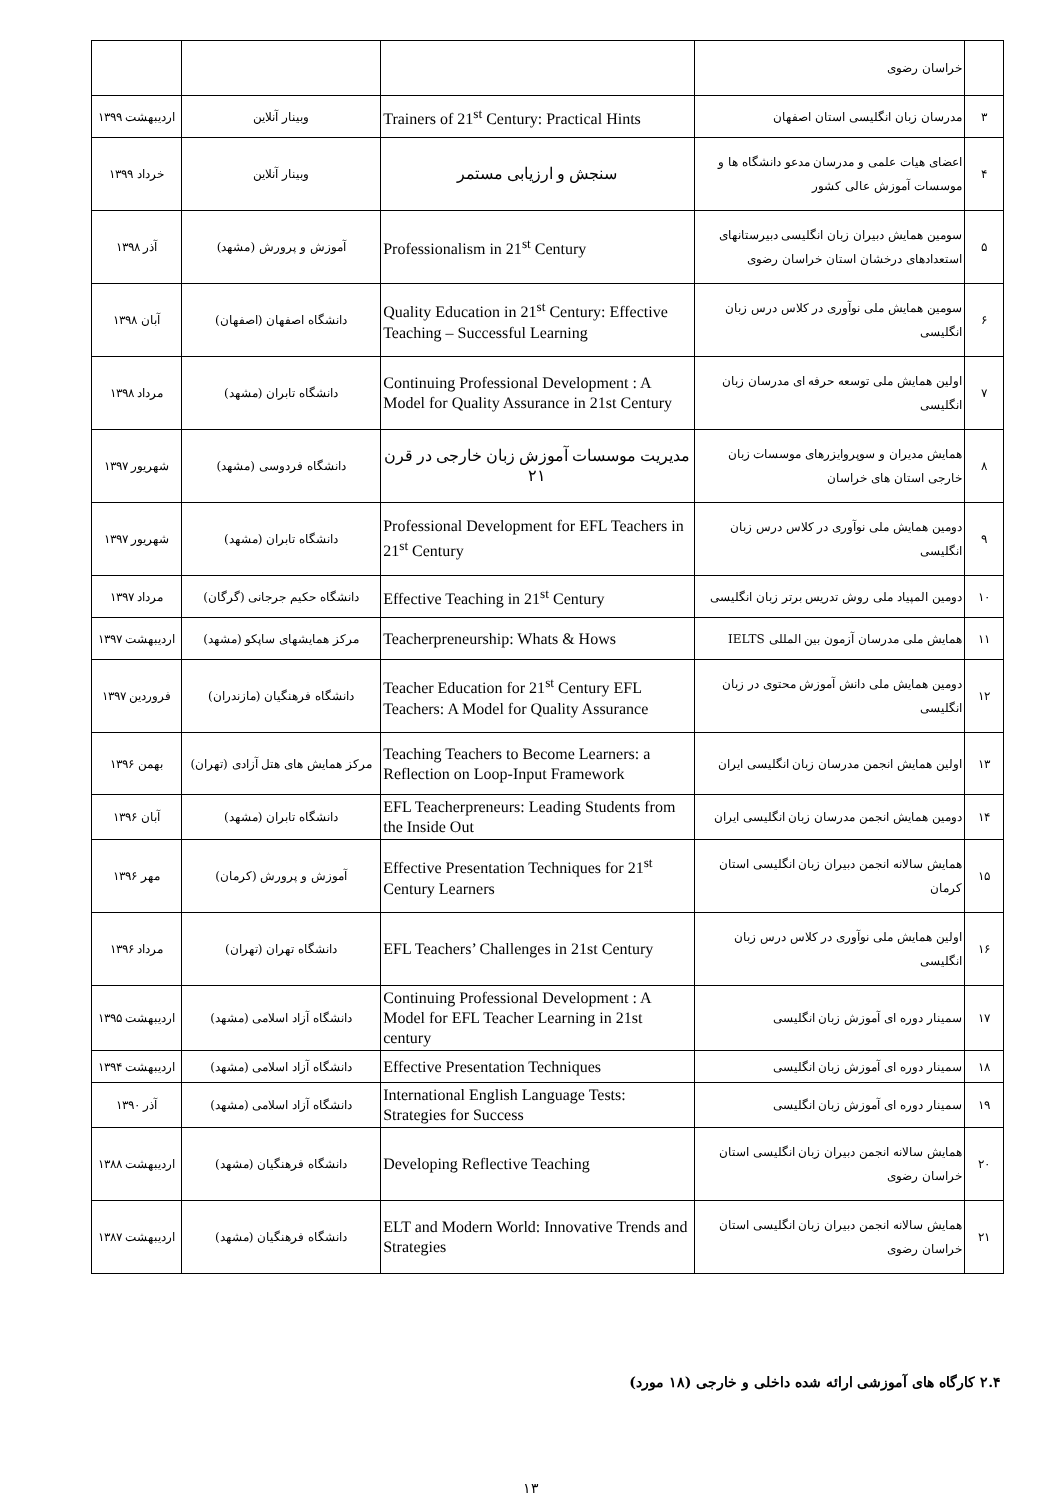| | خراسان رضوی | | | |
| ۳ | مدرسان زبان انگلیسی استان اصفهان | Trainers of 21<sup>st</sup> Century: Practical Hints | وبینار آنلاین | اردیبهشت ۱۳۹۹ |
| ۴ | اعضای هیات علمی و مدرسان مدعو دانشگاه ها و موسسات آموزش عالی کشور | سنجش و ارزیابی مستمر | وبینار آنلاین | خرداد ۱۳۹۹ |
| ۵ | سومین همایش دبیران زبان انگلیسی دبیرستانهای استعدادهای درخشان استان خراسان رضوی | Professionalism in 21<sup>st</sup> Century | آموزش و پرورش (مشهد) | آذر ۱۳۹۸ |
| ۶ | سومین همایش ملی نوآوری در کلاس درس زبان انگلیسی | Quality Education in 21<sup>st</sup> Century: Effective Teaching – Successful Learning | دانشگاه اصفهان (اصفهان) | آبان ۱۳۹۸ |
| ۷ | اولین همایش ملی توسعه حرفه ای مدرسان زبان انگلیسی | Continuing Professional Development : A Model for Quality Assurance in 21st Century | دانشگاه تابران (مشهد) | مرداد ۱۳۹۸ |
| ۸ | همایش مدیران و سوپروایزرهای موسسات زبان خارجی استان های خراسان | مدیریت موسسات آموزش زبان خارجی در قرن ۲۱ | دانشگاه فردوسی (مشهد) | شهریور ۱۳۹۷ |
| ۹ | دومین همایش ملی نوآوری در کلاس درس زبان انگلیسی | Professional Development for EFL Teachers in 21<sup>st</sup> Century | دانشگاه تابران (مشهد) | شهریور ۱۳۹۷ |
| ۱۰ | دومین المپیاد ملی روش تدریس برتر زبان انگلیسی | Effective Teaching in 21<sup>st</sup> Century | دانشگاه حکیم جرجانی (گرگان) | مرداد ۱۳۹۷ |
| ۱۱ | همایش ملی مدرسان آزمون بین المللی IELTS | Teacherpreneurship: Whats & Hows | مرکز همایشهای ساپکو (مشهد) | اردیبهشت ۱۳۹۷ |
| ۱۲ | دومین همایش ملی دانش آموزش محتوی در زبان انگلیسی | Teacher Education for 21<sup>st</sup> Century EFL Teachers: A Model for Quality Assurance | دانشگاه فرهنگیان (مازندران) | فروردین ۱۳۹۷ |
| ۱۳ | اولین همایش انجمن مدرسان زبان انگلیسی ایران | Teaching Teachers to Become Learners: a Reflection on Loop-Input Framework | مرکز همایش های هتل آزادی (تهران) | بهمن ۱۳۹۶ |
| ۱۴ | دومین همایش انجمن مدرسان زبان انگلیسی ایران | EFL Teacherpreneurs: Leading Students from the Inside Out | دانشگاه تابران (مشهد) | آبان ۱۳۹۶ |
| ۱۵ | همایش سالانه انجمن دبیران زبان انگلیسی استان کرمان | Effective Presentation Techniques for 21<sup>st</sup> Century Learners | آموزش و پرورش (کرمان) | مهر ۱۳۹۶ |
| ۱۶ | اولین همایش ملی نوآوری در کلاس درس زبان انگلیسی | EFL Teachers’ Challenges in 21st Century | دانشگاه تهران (تهران) | مرداد ۱۳۹۶ |
| ۱۷ | سمینار دوره ای آموزش زبان انگلیسی | Continuing Professional Development : A Model for EFL Teacher Learning in 21st century | دانشگاه آزاد اسلامی (مشهد) | اردیبهشت ۱۳۹۵ |
| ۱۸ | سمینار دوره ای آموزش زبان انگلیسی | Effective Presentation Techniques | دانشگاه آزاد اسلامی (مشهد) | اردیبهشت ۱۳۹۴ |
| ۱۹ | سمینار دوره ای آموزش زبان انگلیسی | International English Language Tests: Strategies for Success | دانشگاه آزاد اسلامی (مشهد) | آذر ۱۳۹۰ |
| ۲۰ | همایش سالانه انجمن دبیران زبان انگلیسی استان خراسان رضوی | Developing Reflective Teaching | دانشگاه فرهنگیان (مشهد) | اردیبهشت ۱۳۸۸ |
| ۲۱ | همایش سالانه انجمن دبیران زبان انگلیسی استان خراسان رضوی | ELT and Modern World: Innovative Trends and Strategies | دانشگاه فرهنگیان (مشهد) | اردیبهشت ۱۳۸۷ |
۲.۴ کارگاه های آموزشی ارائه شده داخلی و خارجی (۱۸ مورد)
۱۳